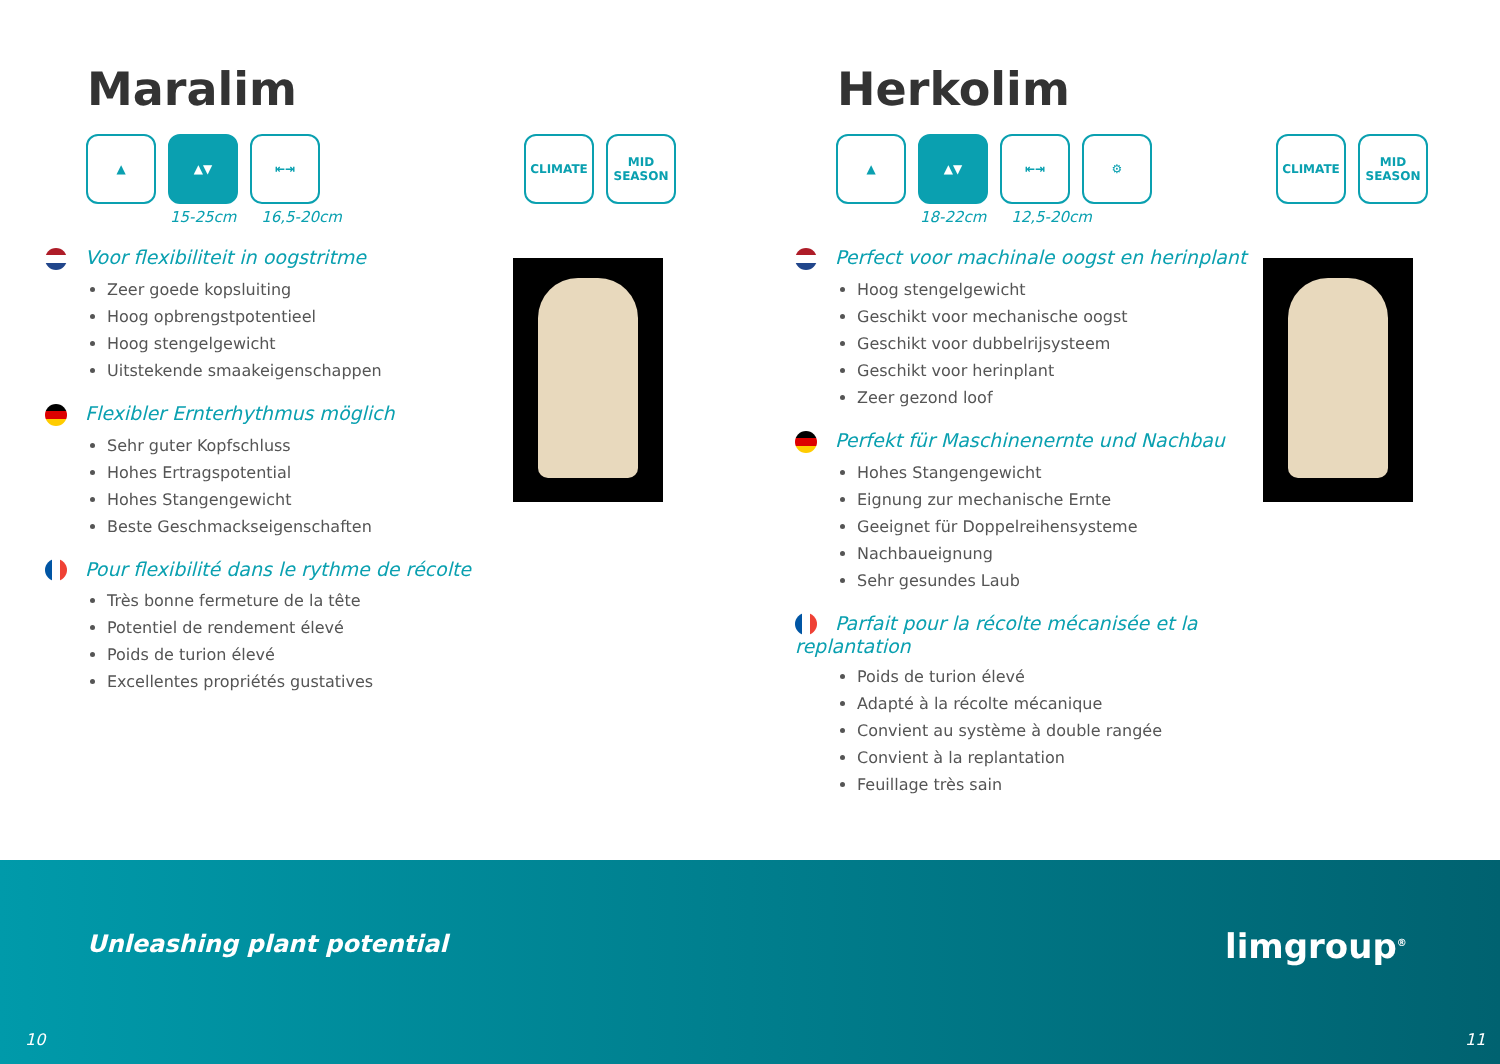Maralim
▲ ▲▼ ⇤⇥ CLIMATE MID SEASON
15-25cm 16,5-20cm
Voor flexibiliteit in oogstritme
Zeer goede kopsluiting
Hoog opbrengstpotentieel
Hoog stengelgewicht
Uitstekende smaakeigenschappen
Flexibler Ernterhythmus möglich
Sehr guter Kopfschluss
Hohes Ertragspotential
Hohes Stangengewicht
Beste Geschmackseigenschaften
Pour flexibilité dans le rythme de récolte
Très bonne fermeture de la tête
Potentiel de rendement élevé
Poids de turion élevé
Excellentes propriétés gustatives
Herkolim
▲ ▲▼ ⇤⇥ ⚙ CLIMATE MID SEASON
18-22cm 12,5-20cm
Perfect voor machinale oogst en herinplant
Hoog stengelgewicht
Geschikt voor mechanische oogst
Geschikt voor dubbelrijsysteem
Geschikt voor herinplant
Zeer gezond loof
Perfekt für Maschinenernte und Nachbau
Hohes Stangengewicht
Eignung zur mechanische Ernte
Geeignet für Doppelreihensysteme
Nachbaueignung
Sehr gesundes Laub
Parfait pour la récolte mécanisée et la replantation
Poids de turion élevé
Adapté à la récolte mécanique
Convient au système à double rangée
Convient à la replantation
Feuillage très sain
Unleashing plant potential limgroup<sup>®</sup>
10 11